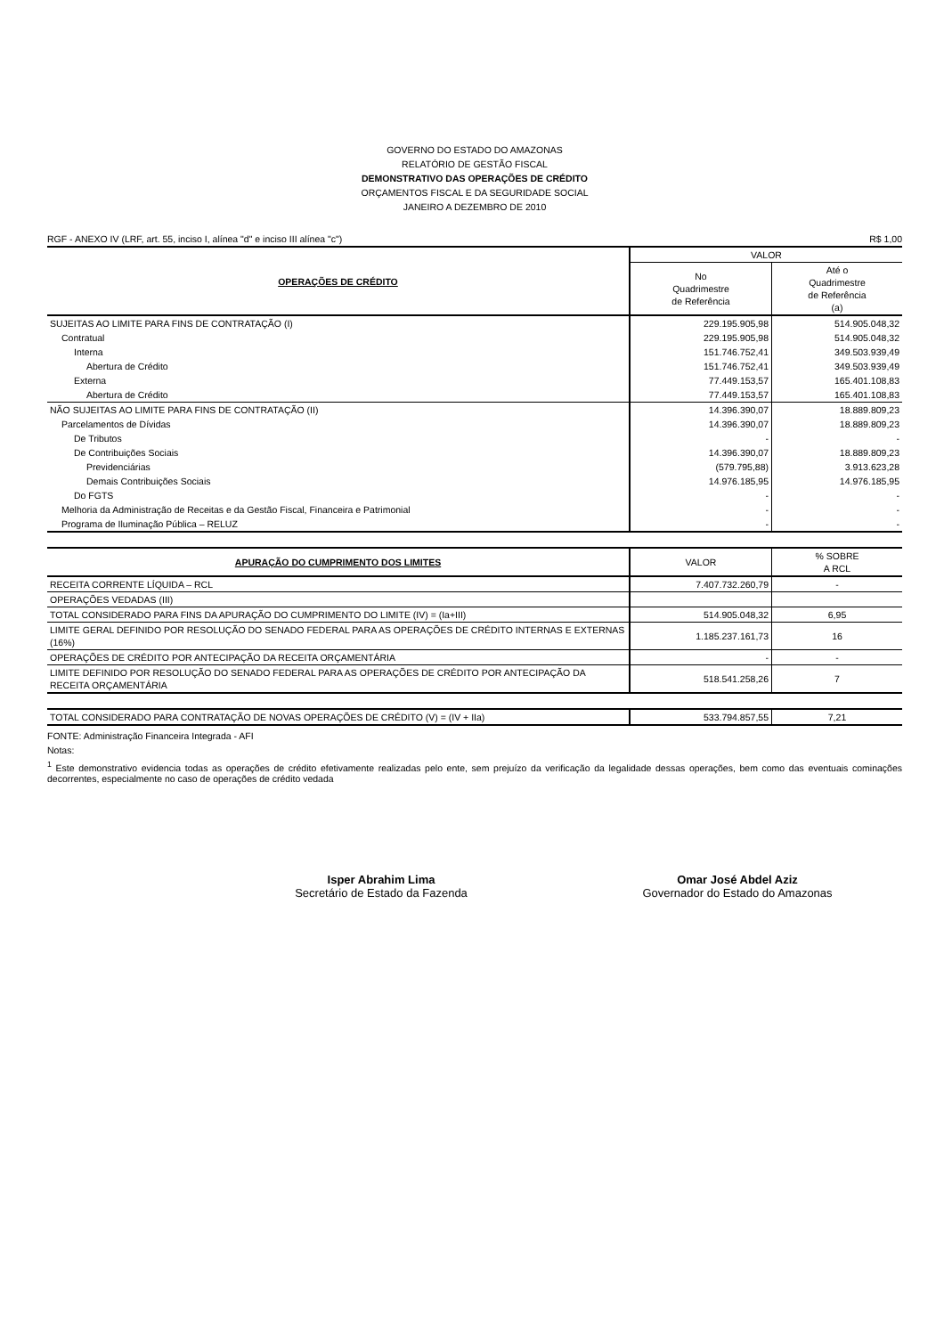GOVERNO DO ESTADO DO AMAZONAS
RELATÓRIO DE GESTÃO FISCAL
DEMONSTRATIVO DAS OPERAÇÕES DE CRÉDITO
ORÇAMENTOS FISCAL E DA SEGURIDADE SOCIAL
JANEIRO A DEZEMBRO DE 2010
RGF - ANEXO IV (LRF, art. 55, inciso I, alínea "d" e inciso III alínea "c") R$ 1,00
| OPERAÇÕES DE CRÉDITO | VALOR | |
| --- | --- | --- |
| | No Quadrimestre de Referência | Até o Quadrimestre de Referência (a) |
| SUJEITAS AO LIMITE PARA FINS DE CONTRATAÇÃO (I) | 229.195.905,98 | 514.905.048,32 |
| Contratual | 229.195.905,98 | 514.905.048,32 |
| Interna | 151.746.752,41 | 349.503.939,49 |
| Abertura de Crédito | 151.746.752,41 | 349.503.939,49 |
| Externa | 77.449.153,57 | 165.401.108,83 |
| Abertura de Crédito | 77.449.153,57 | 165.401.108,83 |
| NÃO SUJEITAS AO LIMITE PARA FINS DE CONTRATAÇÃO (II) | 14.396.390,07 | 18.889.809,23 |
| Parcelamentos de Dívidas | 14.396.390,07 | 18.889.809,23 |
| De Tributos | - | - |
| De Contribuições Sociais | 14.396.390,07 | 18.889.809,23 |
| Previdenciárias | (579.795,88) | 3.913.623,28 |
| Demais Contribuições Sociais | 14.976.185,95 | 14.976.185,95 |
| Do FGTS | - | - |
| Melhoria da Administração de Receitas e da Gestão Fiscal, Financeira e Patrimonial | - | - |
| Programa de Iluminação Pública – RELUZ | - | - |
| APURAÇÃO DO CUMPRIMENTO DOS LIMITES | VALOR | % SOBRE A RCL |
| --- | --- | --- |
| RECEITA CORRENTE LÍQUIDA – RCL | 7.407.732.260,79 | - |
| OPERAÇÕES VEDADAS (III) | | |
| TOTAL CONSIDERADO PARA FINS DA APURAÇÃO DO CUMPRIMENTO DO LIMITE (IV) = (Ia+III) | 514.905.048,32 | 6,95 |
| LIMITE GERAL DEFINIDO POR RESOLUÇÃO DO SENADO FEDERAL PARA AS OPERAÇÕES DE CRÉDITO INTERNAS E EXTERNAS (16%) | 1.185.237.161,73 | 16 |
| OPERAÇÕES DE CRÉDITO POR ANTECIPAÇÃO DA RECEITA ORÇAMENTÁRIA | - | - |
| LIMITE DEFINIDO POR RESOLUÇÃO DO SENADO FEDERAL PARA AS OPERAÇÕES DE CRÉDITO POR ANTECIPAÇÃO DA RECEITA ORÇAMENTÁRIA | 518.541.258,26 | 7 |
| TOTAL CONSIDERADO PARA CONTRATAÇÃO DE NOVAS OPERAÇÕES DE CRÉDITO (V) = (IV + IIa) | 533.794.857,55 | 7,21 |
FONTE: Administração Financeira Integrada - AFI
Notas:
<sup>1</sup> Este demonstrativo evidencia todas as operações de crédito efetivamente realizadas pelo ente, sem prejuízo da verificação da legalidade dessas operações, bem como das eventuais cominações decorrentes, especialmente no caso de operações de crédito vedada
Isper Abrahim Lima
Secretário de Estado da Fazenda
Omar José Abdel Aziz
Governador do Estado do Amazonas